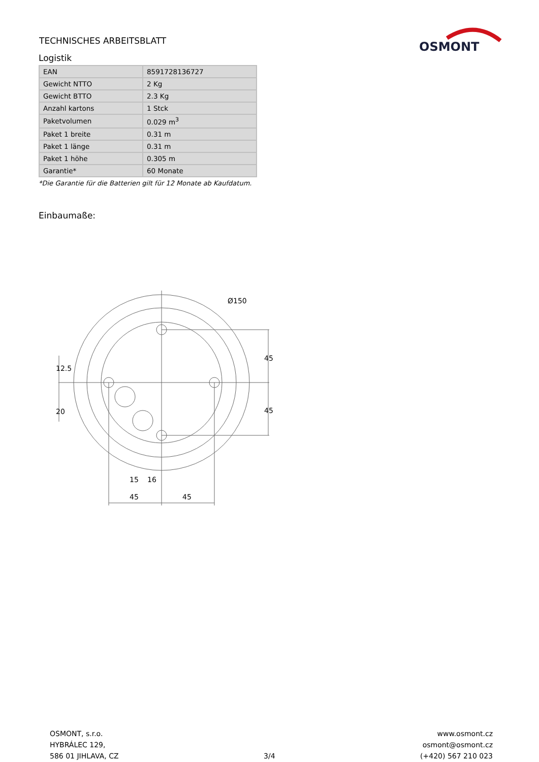TECHNISCHES ARBEITSBLATT
OSMONT
Logistik
| EAN | 8591728136727 |
| Gewicht NTTO | 2 Kg |
| Gewicht BTTO | 2.3 Kg |
| Anzahl kartons | 1 Stck |
| Paketvolumen | 0.029 m<sup>3</sup> |
| Paket 1 breite | 0.31 m |
| Paket 1 länge | 0.31 m |
| Paket 1 höhe | 0.305 m |
| Garantie* | 60 Monate |
*Die Garantie für die Batterien gilt für 12 Monate ab Kaufdatum.
Einbaumaße:
Ø150
45
45
15
16
45
45
12.5
20
OSMONT, s.r.o.
HYBRÁLEC 129,
586 01 JIHLAVA, CZ
3/4 www.osmont.cz
osmont@osmont.cz
(+420) 567 210 023